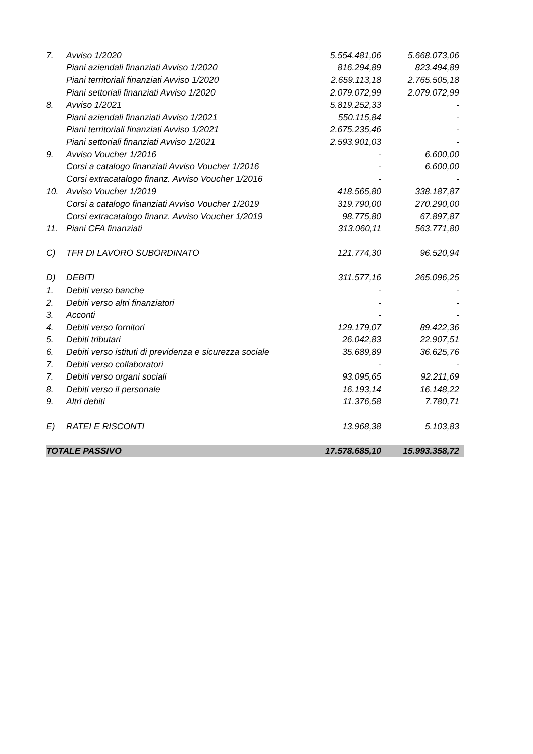| 7. | Avviso 1/2020 | 5.554.481,06 | 5.668.073,06 |
| | Piani aziendali finanziati Avviso 1/2020 | 816.294,89 | 823.494,89 |
| | Piani territoriali finanziati Avviso 1/2020 | 2.659.113,18 | 2.765.505,18 |
| | Piani settoriali finanziati Avviso 1/2020 | 2.079.072,99 | 2.079.072,99 |
| 8. | Avviso 1/2021 | 5.819.252,33 | - |
| | Piani aziendali finanziati Avviso 1/2021 | 550.115,84 | - |
| | Piani territoriali finanziati Avviso 1/2021 | 2.675.235,46 | - |
| | Piani settoriali finanziati Avviso 1/2021 | 2.593.901,03 | - |
| 9. | Avviso Voucher 1/2016 | - | 6.600,00 |
| | Corsi a catalogo finanziati Avviso Voucher 1/2016 | - | 6.600,00 |
| | Corsi extracatalogo finanz. Avviso Voucher 1/2016 | - | - |
| 10. | Avviso Voucher 1/2019 | 418.565,80 | 338.187,87 |
| | Corsi a catalogo finanziati Avviso Voucher 1/2019 | 319.790,00 | 270.290,00 |
| | Corsi extracatalogo finanz. Avviso Voucher 1/2019 | 98.775,80 | 67.897,87 |
| 11. | Piani CFA finanziati | 313.060,11 | 563.771,80 |
| C) | TFR DI LAVORO SUBORDINATO | 121.774,30 | 96.520,94 |
| D) | DEBITI | 311.577,16 | 265.096,25 |
| 1. | Debiti verso banche | - | - |
| 2. | Debiti verso altri finanziatori | - | - |
| 3. | Acconti | - | - |
| 4. | Debiti verso fornitori | 129.179,07 | 89.422,36 |
| 5. | Debiti tributari | 26.042,83 | 22.907,51 |
| 6. | Debiti verso istituti di previdenza e sicurezza sociale | 35.689,89 | 36.625,76 |
| 7. | Debiti verso collaboratori | - | - |
| 7. | Debiti verso organi sociali | 93.095,65 | 92.211,69 |
| 8. | Debiti verso il personale | 16.193,14 | 16.148,22 |
| 9. | Altri debiti | 11.376,58 | 7.780,71 |
| E) | RATEI E RISCONTI | 13.968,38 | 5.103,83 |
| TOTALE PASSIVO | | 17.578.685,10 | 15.993.358,72 |